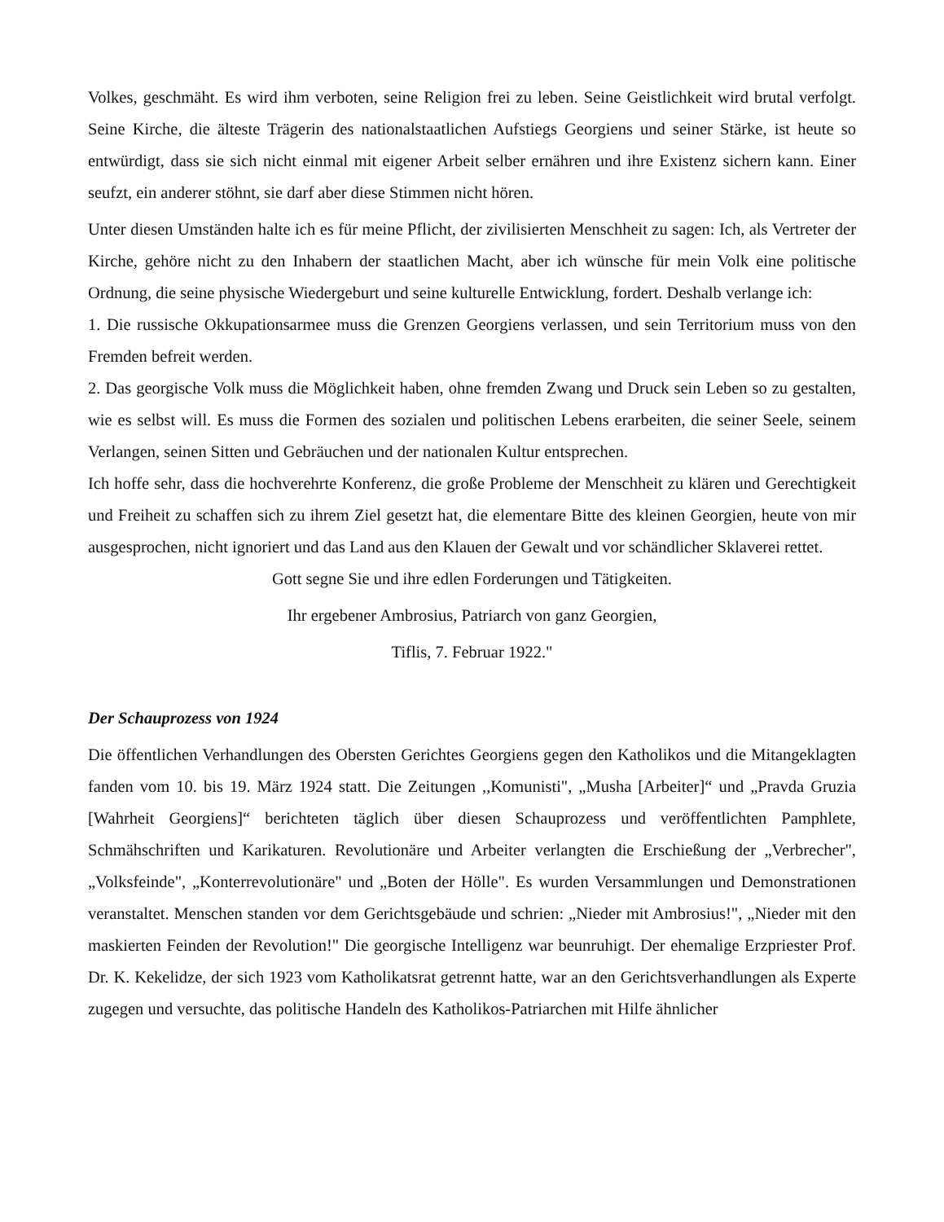Volkes, geschmäht. Es wird ihm verboten, seine Religion frei zu leben. Seine Geistlichkeit wird brutal verfolgt. Seine Kirche, die älteste Trägerin des nationalstaatlichen Aufstiegs Georgiens und seiner Stärke, ist heute so entwürdigt, dass sie sich nicht einmal mit eigener Arbeit selber ernähren und ihre Existenz sichern kann. Einer seufzt, ein anderer stöhnt, sie darf aber diese Stimmen nicht hören.
Unter diesen Umständen halte ich es für meine Pflicht, der zivilisierten Menschheit zu sagen: Ich, als Vertreter der Kirche, gehöre nicht zu den Inhabern der staatlichen Macht, aber ich wünsche für mein Volk eine politische Ordnung, die seine physische Wiedergeburt und seine kulturelle Entwicklung, fordert. Deshalb verlange ich:
1. Die russische Okkupationsarmee muss die Grenzen Georgiens verlassen, und sein Territorium muss von den Fremden befreit werden.
2. Das georgische Volk muss die Möglichkeit haben, ohne fremden Zwang und Druck sein Leben so zu gestalten, wie es selbst will. Es muss die Formen des sozialen und politischen Lebens erarbeiten, die seiner Seele, seinem Verlangen, seinen Sitten und Gebräuchen und der nationalen Kultur entsprechen.
Ich hoffe sehr, dass die hochverehrte Konferenz, die große Probleme der Menschheit zu klären und Gerechtigkeit und Freiheit zu schaffen sich zu ihrem Ziel gesetzt hat, die elementare Bitte des kleinen Georgien, heute von mir ausgesprochen, nicht ignoriert und das Land aus den Klauen der Gewalt und vor schändlicher Sklaverei rettet.
Gott segne Sie und ihre edlen Forderungen und Tätigkeiten.
Ihr ergebener Ambrosius, Patriarch von ganz Georgien,
Tiflis, 7. Februar 1922."
Der Schauprozess von 1924
Die öffentlichen Verhandlungen des Obersten Gerichtes Georgiens gegen den Katholikos und die Mitangeklagten fanden vom 10. bis 19. März 1924 statt. Die Zeitungen ,,Komunisti", „Musha [Arbeiter]“ und „Pravda Gruzia [Wahrheit Georgiens]“ berichteten täglich über diesen Schauprozess und veröffentlichten Pamphlete, Schmähschriften und Karikaturen. Revolutionäre und Arbeiter verlangten die Erschießung der „Verbrecher", „Volksfeinde", „Konterrevolutionäre" und „Boten der Hölle". Es wurden Versammlungen und Demonstrationen veranstaltet. Menschen standen vor dem Gerichtsgebäude und schrien: „Nieder mit Ambrosius!", „Nieder mit den maskierten Feinden der Revolution!" Die georgische Intelligenz war beunruhigt. Der ehemalige Erzpriester Prof. Dr. K. Kekelidze, der sich 1923 vom Katholikatsrat getrennt hatte, war an den Gerichtsverhandlungen als Experte zugegen und versuchte, das politische Handeln des Katholikos-Patriarchen mit Hilfe ähnlicher